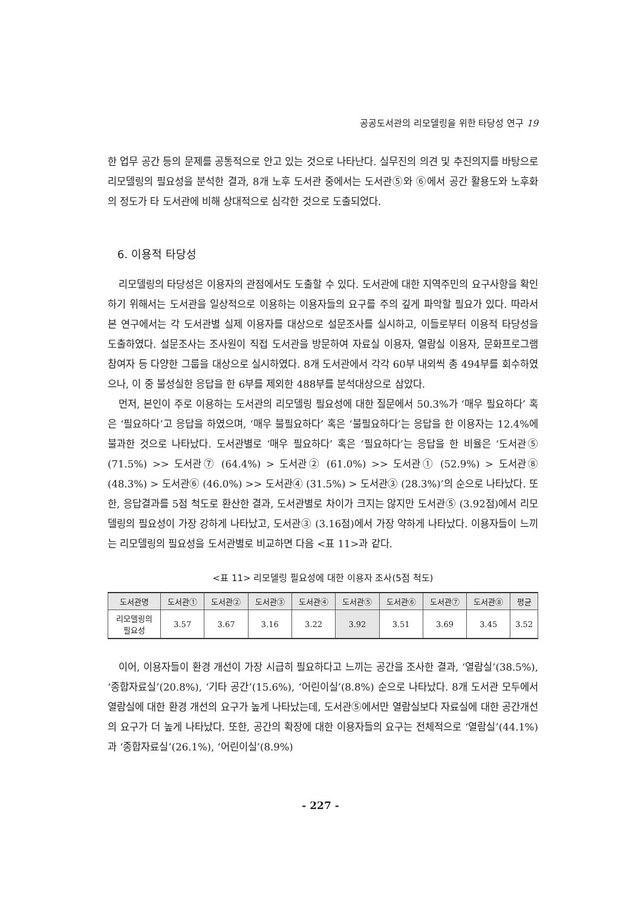공공도서관의 리모델링을 위한 타당성 연구 19
한 업무 공간 등의 문제를 공통적으로 안고 있는 것으로 나타난다. 실무진의 의견 및 추진의지를 바탕으로 리모델링의 필요성을 분석한 결과, 8개 노후 도서관 중에서는 도서관⑤와 ⑥에서 공간 활용도와 노후화의 정도가 타 도서관에 비해 상대적으로 심각한 것으로 도출되었다.
6. 이용적 타당성
리모델링의 타당성은 이용자의 관점에서도 도출할 수 있다. 도서관에 대한 지역주민의 요구사항을 확인하기 위해서는 도서관을 일상적으로 이용하는 이용자들의 요구를 주의 깊게 파악할 필요가 있다. 따라서 본 연구에서는 각 도서관별 실제 이용자를 대상으로 설문조사를 실시하고, 이들로부터 이용적 타당성을 도출하였다. 설문조사는 조사원이 직접 도서관을 방문하여 자료실 이용자, 열람실 이용자, 문화프로그램 참여자 등 다양한 그룹을 대상으로 실시하였다. 8개 도서관에서 각각 60부 내외씩 총 494부를 회수하였으나, 이 중 불성실한 응답을 한 6부를 제외한 488부를 분석대상으로 삼았다.
먼저, 본인이 주로 이용하는 도서관의 리모델링 필요성에 대한 질문에서 50.3%가 ‘매우 필요하다’ 혹은 ‘필요하다’고 응답을 하였으며, ‘매우 불필요하다’ 혹은 ‘불필요하다’는 응답을 한 이용자는 12.4%에 불과한 것으로 나타났다. 도서관별로 ‘매우 필요하다’ 혹은 ‘필요하다’는 응답을 한 비율은 ‘도서관⑤ (71.5%) >> 도서관⑦ (64.4%) > 도서관② (61.0%) >> 도서관① (52.9%) > 도서관⑧ (48.3%) > 도서관⑥ (46.0%) >> 도서관④ (31.5%) > 도서관③ (28.3%)’의 순으로 나타났다. 또한, 응답결과를 5점 척도로 환산한 결과, 도서관별로 차이가 크지는 않지만 도서관⑤ (3.92점)에서 리모델링의 필요성이 가장 강하게 나타났고, 도서관③ (3.16점)에서 가장 약하게 나타났다. 이용자들이 느끼는 리모델링의 필요성을 도서관별로 비교하면 다음 <표 11>과 같다.
<표 11> 리모델링 필요성에 대한 이용자 조사(5점 척도)
| 도서관명 | 도서관① | 도서관② | 도서관③ | 도서관④ | 도서관⑤ | 도서관⑥ | 도서관⑦ | 도서관⑧ | 평균 |
| --- | --- | --- | --- | --- | --- | --- | --- | --- | --- |
| 리모델링의 필요성 | 3.57 | 3.67 | 3.16 | 3.22 | 3.92 | 3.51 | 3.69 | 3.45 | 3.52 |
이어, 이용자들이 환경 개선이 가장 시급히 필요하다고 느끼는 공간을 조사한 결과, ‘열람실’(38.5%), ‘종합자료실’(20.8%), ‘기타 공간’(15.6%), ‘어린이실’(8.8%) 순으로 나타났다. 8개 도서관 모두에서 열람실에 대한 환경 개선의 요구가 높게 나타났는데, 도서관⑤에서만 열람실보다 자료실에 대한 공간개선의 요구가 더 높게 나타났다. 또한, 공간의 확장에 대한 이용자들의 요구는 전체적으로 ‘열람실’(44.1%)과 ‘종합자료실’(26.1%), ‘어린이실’(8.9%)
- 227 -